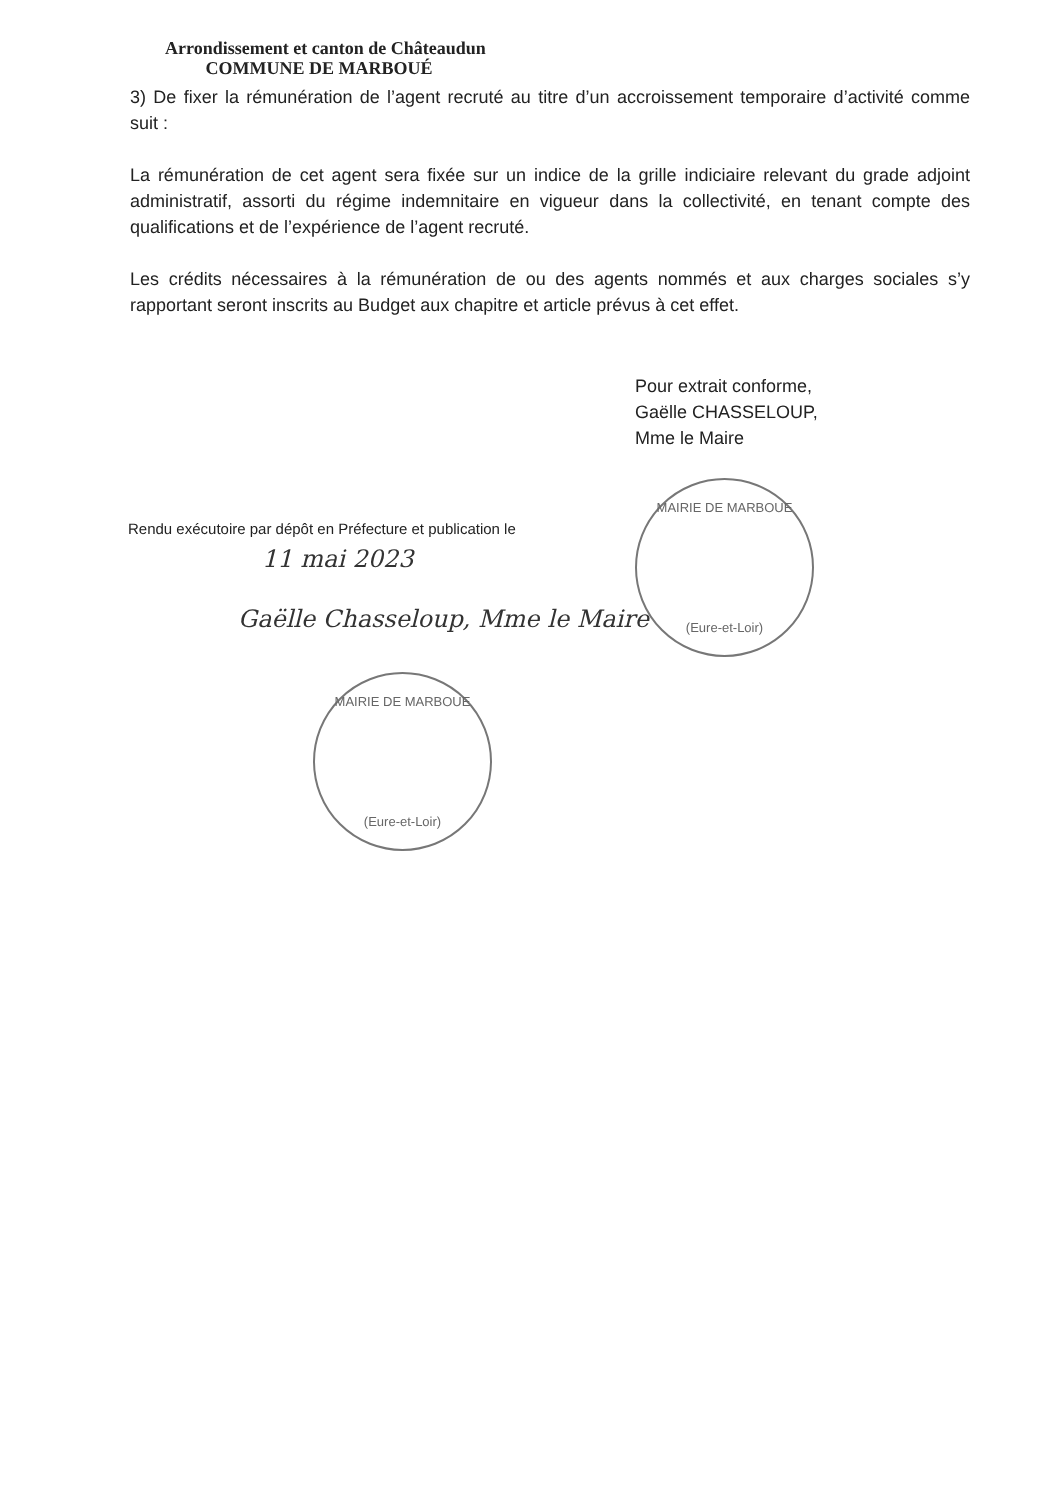Arrondissement et canton de Châteaudun
COMMUNE DE MARBOUÉ
3) De fixer la rémunération de l’agent recruté au titre d’un accroissement temporaire d’activité comme suit :
La rémunération de cet agent sera fixée sur un indice de la grille indiciaire relevant du grade adjoint administratif, assorti du régime indemnitaire en vigueur dans la collectivité, en tenant compte des qualifications et de l’expérience de l’agent recruté.
Les crédits nécessaires à la rémunération de ou des agents nommés et aux charges sociales s’y rapportant seront inscrits au Budget aux chapitre et article prévus à cet effet.
Pour extrait conforme,
Gaëlle CHASSELOUP,
Mme le Maire
MAIRIE DE MARBOUE
(Eure-et-Loir)
Rendu exécutoire par dépôt en Préfecture et publication le
11 mai 2023
Gaëlle Chasseloup, Mme le Maire
MAIRIE DE MARBOUE
(Eure-et-Loir)